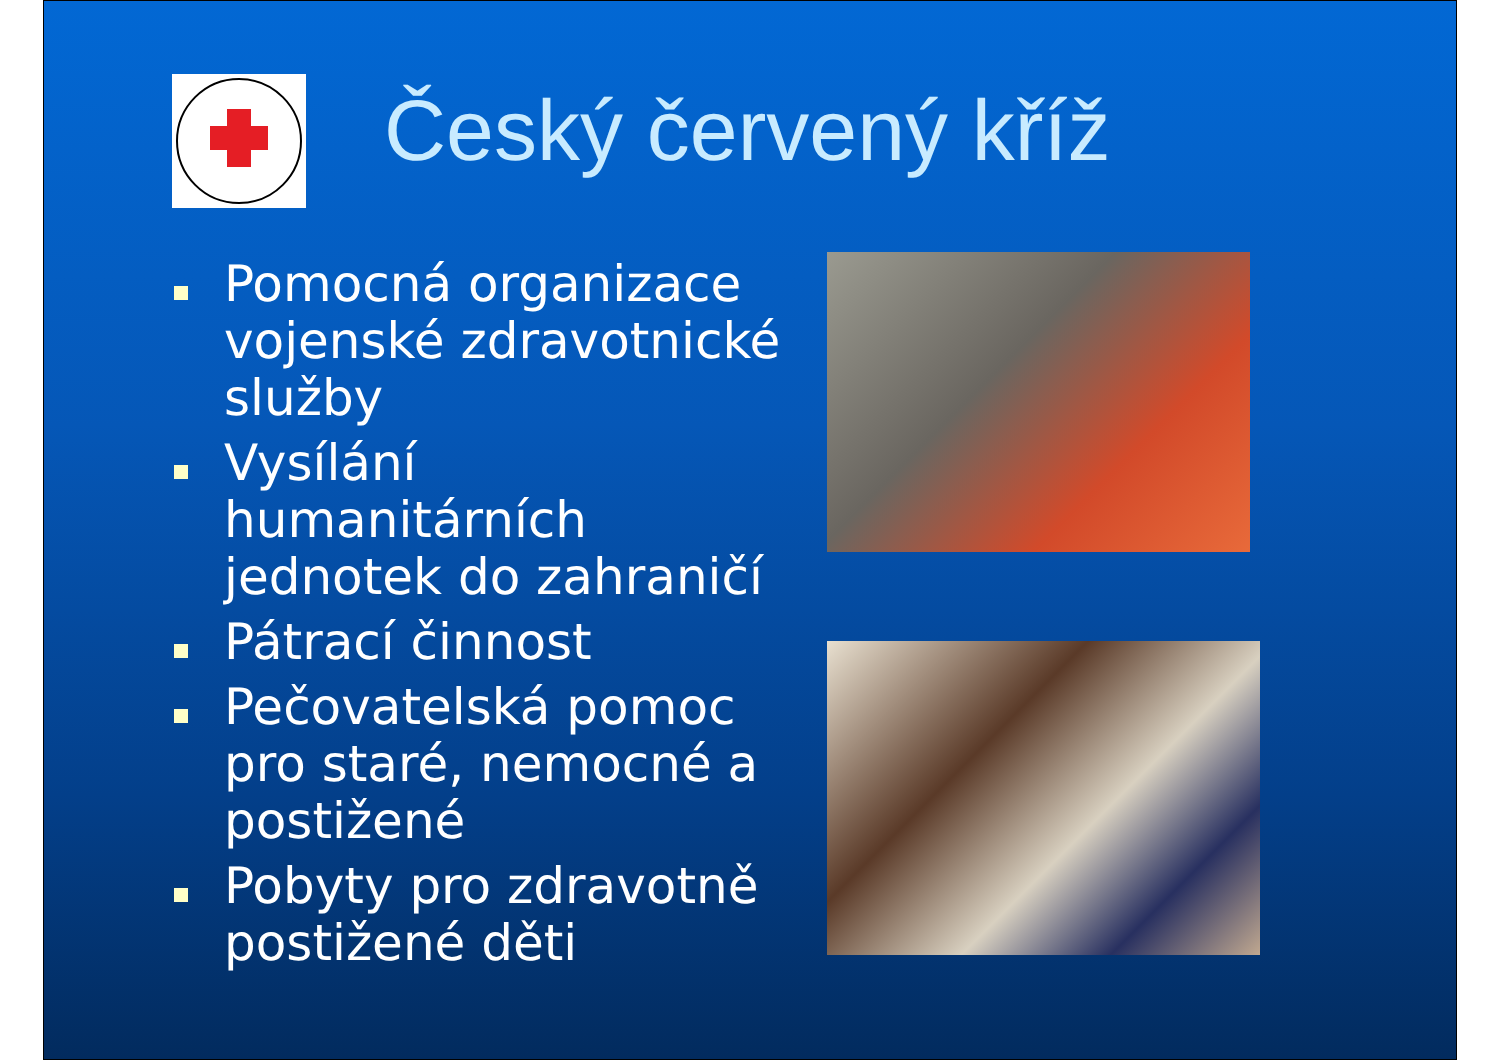Český červený kříž
Pomocná organizace vojenské zdravotnické služby
Vysílání humanitárních jednotek do zahraničí
Pátrací činnost
Pečovatelská pomoc pro staré, nemocné a postižené
Pobyty pro zdravotně postižené děti